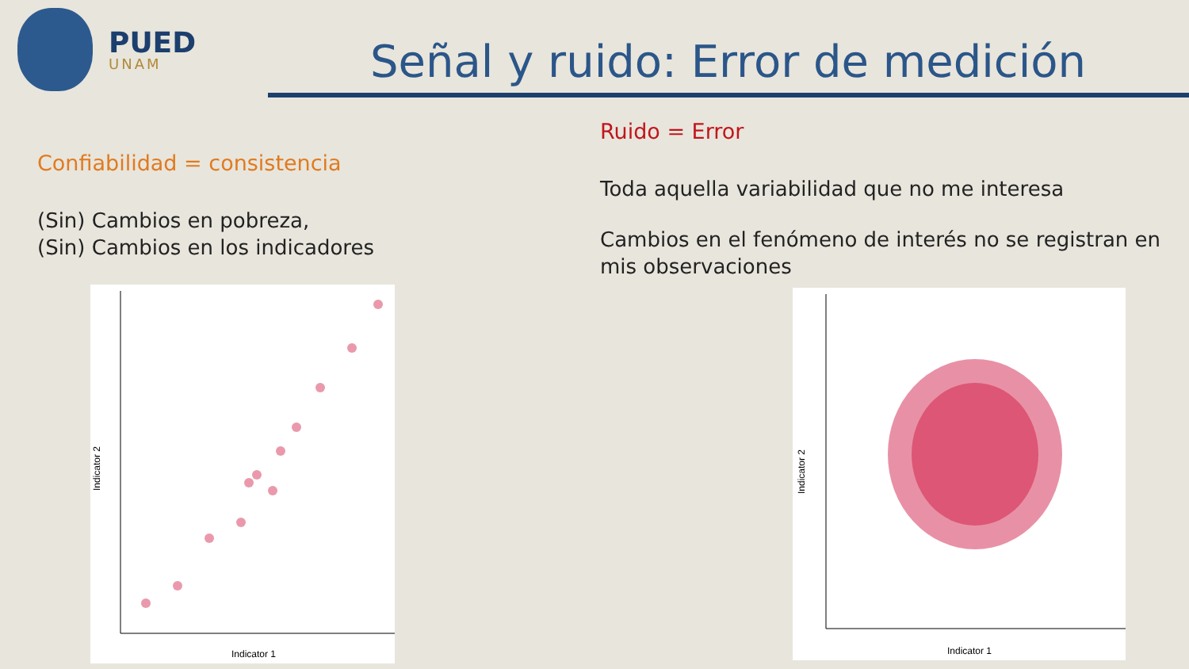PUED
UNAM
Señal y ruido: Error de medición
Confiabilidad = consistencia
(Sin) Cambios en pobreza,
(Sin) Cambios en los indicadores
Indicator 2
Indicator 1
Ruido = Error
Toda aquella variabilidad que no me interesa
Cambios en el fenómeno de interés no se registran en mis observaciones
Indicator 2
Indicator 1